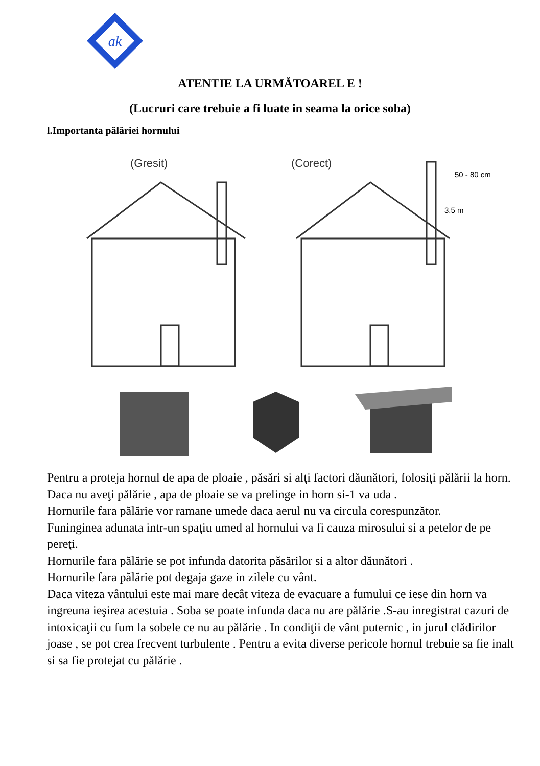ak
ATENTIE LA URMĂTOAREL E !
(Lucruri care trebuie a fi luate in seama la orice soba)
l.Importanta pălăriei hornului
(Gresit)
(Corect)
50 - 80 cm
3.5 m
Pentru a proteja hornul de apa de ploaie , păsări si alţi factori dăunători, folosiţi pălării la horn.
Daca nu aveţi pălărie , apa de ploaie se va prelinge in horn si-1 va uda .
Hornurile fara pălărie vor ramane umede daca aerul nu va circula corespunzător.
Funinginea adunata intr-un spaţiu umed al hornului va fi cauza mirosului si a petelor de pe pereţi.
Hornurile fara pălărie se pot infunda datorita păsărilor si a altor dăunători .
Hornurile fara pălărie pot degaja gaze in zilele cu vânt.
Daca viteza vântului este mai mare decât viteza de evacuare a fumului ce iese din horn va ingreuna ieşirea acestuia . Soba se poate infunda daca nu are pălărie .S-au inregistrat cazuri de intoxicaţii cu fum la sobele ce nu au pălărie . In condiţii de vânt puternic , in jurul clădirilor joase , se pot crea frecvent turbulente . Pentru a evita diverse pericole hornul trebuie sa fie inalt si sa fie protejat cu pălărie .